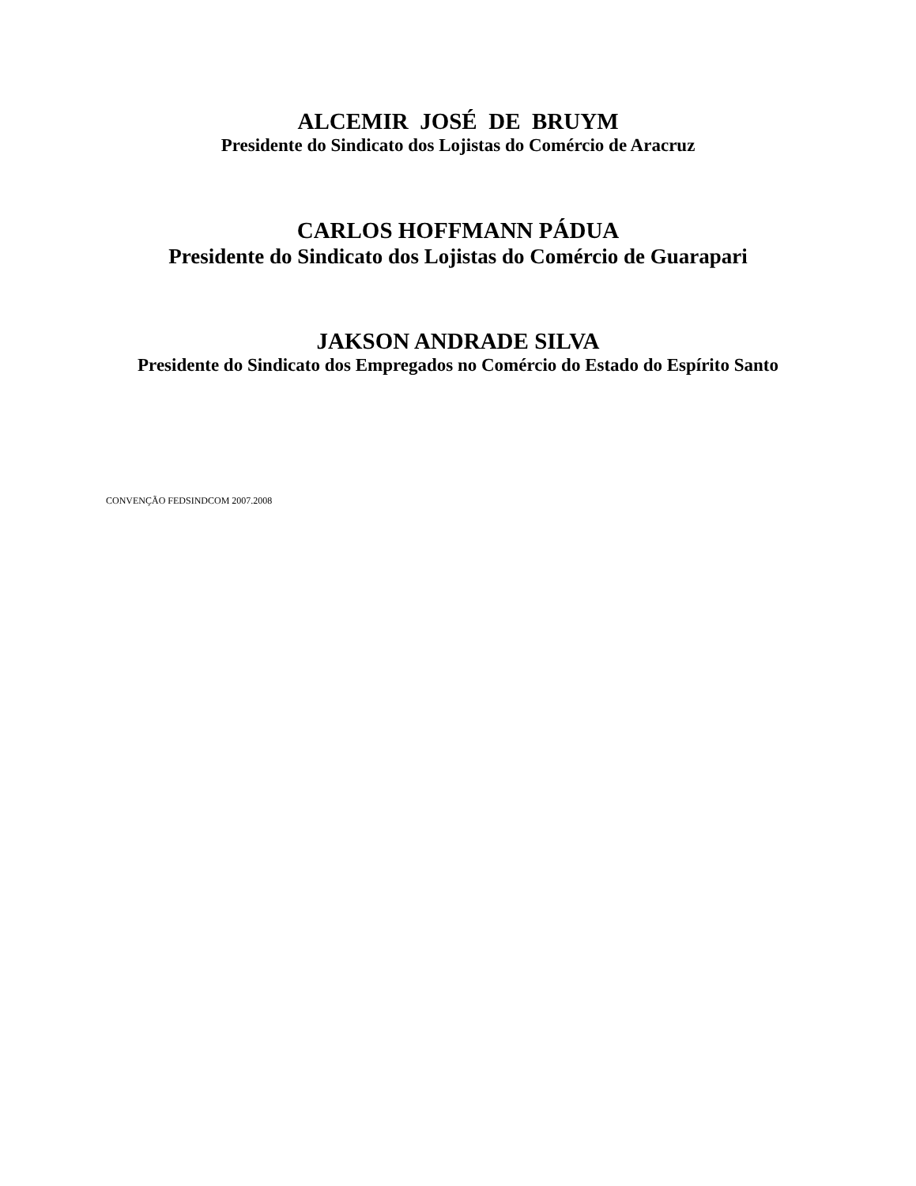ALCEMIR JOSÉ DE BRUYM
Presidente do Sindicato dos Lojistas do Comércio de Aracruz
CARLOS HOFFMANN PÁDUA
Presidente do Sindicato dos Lojistas do Comércio de Guarapari
JAKSON ANDRADE SILVA
Presidente do Sindicato dos Empregados no Comércio do Estado do Espírito Santo
CONVENÇÃO FEDSINDCOM 2007.2008